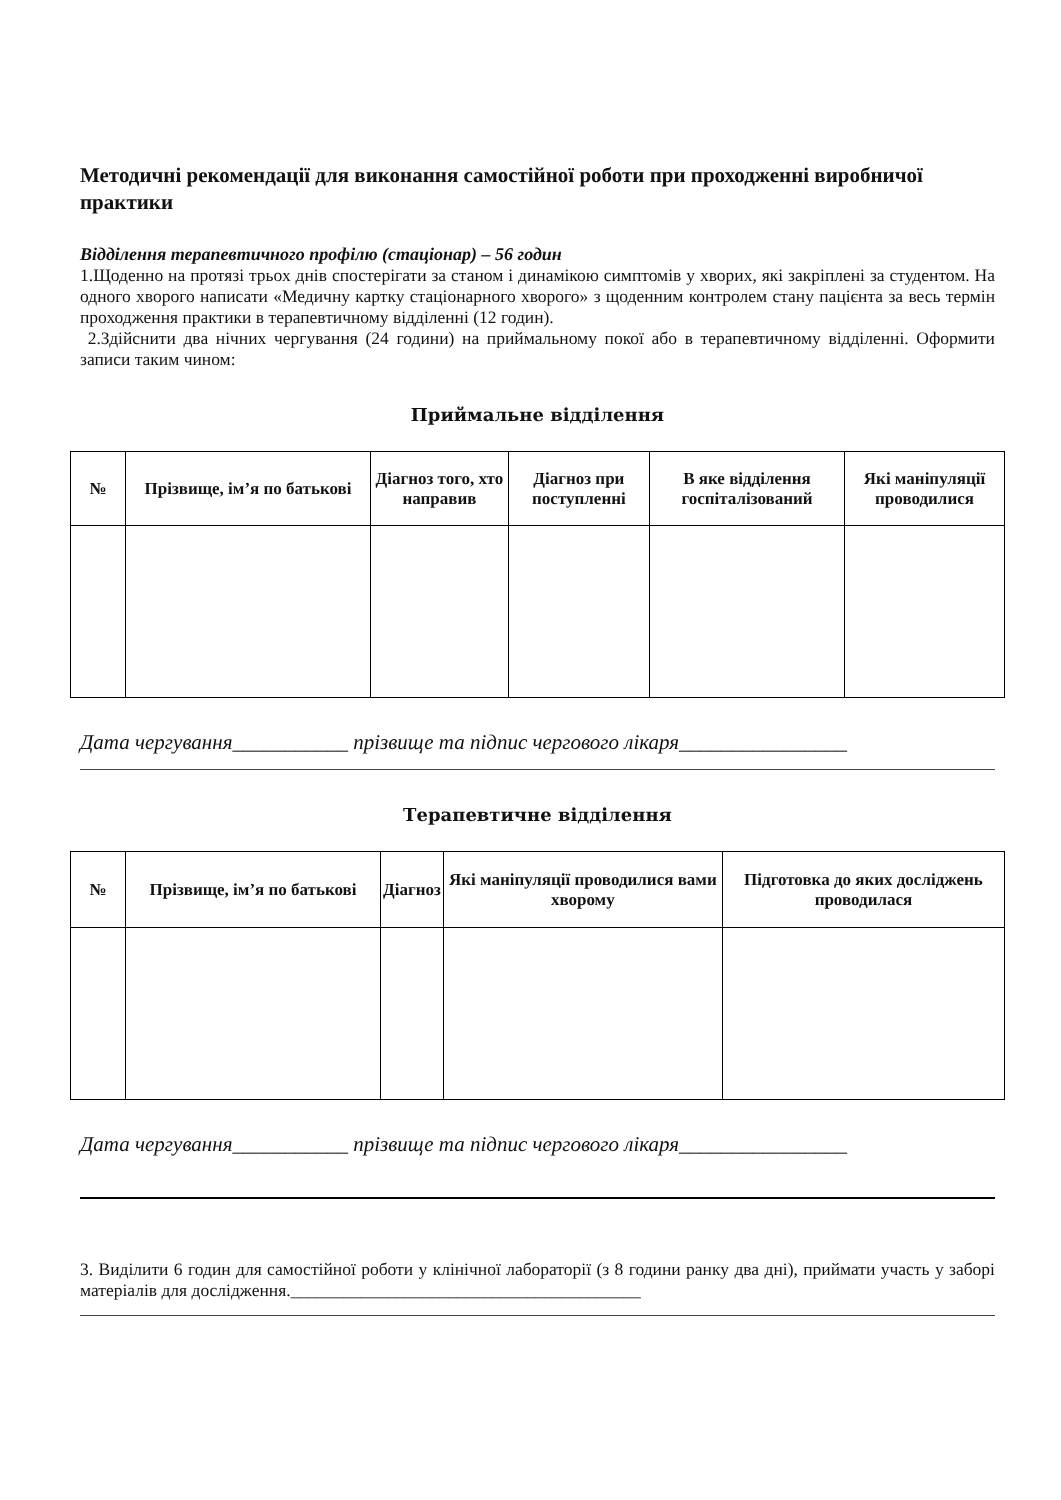Методичні рекомендації для виконання самостійної роботи при проходженні виробничої практики
Відділення терапевтичного профілю (стаціонар) – 56 годин
1.Щоденно на протязі трьох днів спостерігати за станом і динамікою симптомів у хворих, які закріплені за студентом. На одного хворого написати «Медичну картку стаціонарного хворого» з щоденним контролем стану пацієнта за весь термін проходження практики в терапевтичному відділенні (12 годин).
2.Здійснити два нічних чергування (24 години) на приймальному покої або в терапевтичному відділенні. Оформити записи таким чином:
Приймальне відділення
| № | Прізвище, ім’я по батькові | Діагноз того, хто направив | Діагноз при поступленні | В яке відділення госпіталізований | Які маніпуляції проводилися |
| --- | --- | --- | --- | --- | --- |
Дата чергування___________ прізвище та підпис чергового лікаря________________
Терапевтичне відділення
| № | Прізвище, ім’я по батькові | Діагноз | Які маніпуляції проводилися вами хворому | Підготовка до яких досліджень проводилася |
| --- | --- | --- | --- | --- |
Дата чергування___________ прізвище та підпис чергового лікаря________________
3. Виділити 6 годин для самостійної роботи у клінічної лабораторії (з 8 години ранку два дні), приймати участь у заборі матеріалів для дослідження.________________________________________